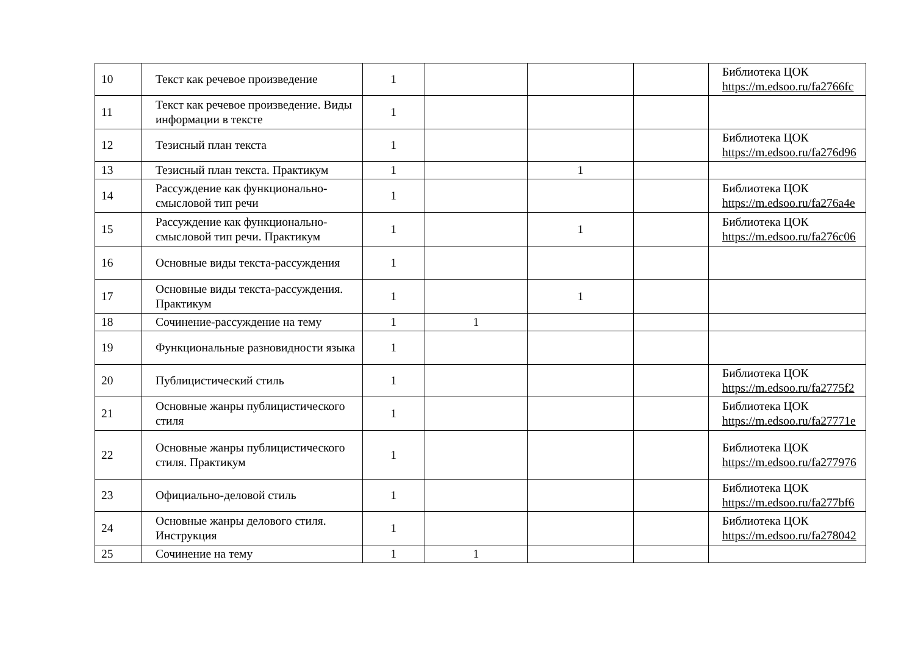| 10 | Текст как речевое произведение | 1 | | | | Библиотека ЦОК https://m.edsoo.ru/fa2766fc |
| 11 | Текст как речевое произведение. Виды информации в тексте | 1 | | | | |
| 12 | Тезисный план текста | 1 | | | | Библиотека ЦОК https://m.edsoo.ru/fa276d96 |
| 13 | Тезисный план текста. Практикум | 1 | | 1 | | |
| 14 | Рассуждение как функционально-смысловой тип речи | 1 | | | | Библиотека ЦОК https://m.edsoo.ru/fa276a4e |
| 15 | Рассуждение как функционально-смысловой тип речи. Практикум | 1 | | 1 | | Библиотека ЦОК https://m.edsoo.ru/fa276c06 |
| 16 | Основные виды текста-рассуждения | 1 | | | | |
| 17 | Основные виды текста-рассуждения. Практикум | 1 | | 1 | | |
| 18 | Сочинение-рассуждение на тему | 1 | 1 | | | |
| 19 | Функциональные разновидности языка | 1 | | | | |
| 20 | Публицистический стиль | 1 | | | | Библиотека ЦОК https://m.edsoo.ru/fa2775f2 |
| 21 | Основные жанры публицистического стиля | 1 | | | | Библиотека ЦОК https://m.edsoo.ru/fa27771e |
| 22 | Основные жанры публицистического стиля. Практикум | 1 | | | | Библиотека ЦОК https://m.edsoo.ru/fa277976 |
| 23 | Официально-деловой стиль | 1 | | | | Библиотека ЦОК https://m.edsoo.ru/fa277bf6 |
| 24 | Основные жанры делового стиля. Инструкция | 1 | | | | Библиотека ЦОК https://m.edsoo.ru/fa278042 |
| 25 | Сочинение на тему | 1 | 1 | | | |